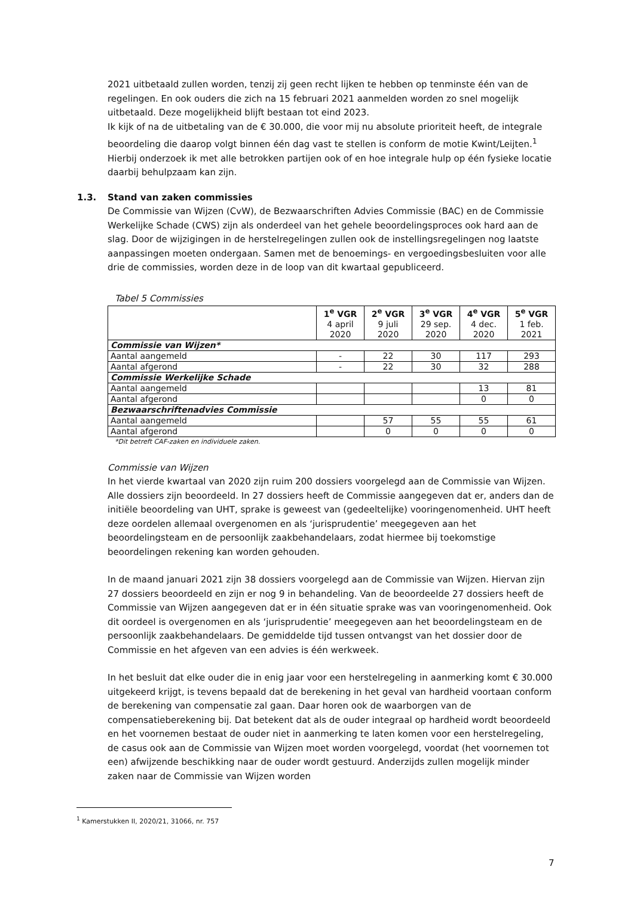2021 uitbetaald zullen worden, tenzij zij geen recht lijken te hebben op tenminste één van de regelingen. En ook ouders die zich na 15 februari 2021 aanmelden worden zo snel mogelijk uitbetaald. Deze mogelijkheid blijft bestaan tot eind 2023.
Ik kijk of na de uitbetaling van de € 30.000, die voor mij nu absolute prioriteit heeft, de integrale beoordeling die daarop volgt binnen één dag vast te stellen is conform de motie Kwint/Leijten.<sup>1</sup> Hierbij onderzoek ik met alle betrokken partijen ook of en hoe integrale hulp op één fysieke locatie daarbij behulpzaam kan zijn.
1.3. Stand van zaken commissies
De Commissie van Wijzen (CvW), de Bezwaarschriften Advies Commissie (BAC) en de Commissie Werkelijke Schade (CWS) zijn als onderdeel van het gehele beoordelingsproces ook hard aan de slag. Door de wijzigingen in de herstelregelingen zullen ook de instellingsregelingen nog laatste aanpassingen moeten ondergaan. Samen met de benoemings- en vergoedingsbesluiten voor alle drie de commissies, worden deze in de loop van dit kwartaal gepubliceerd.
Tabel 5 Commissies
| | 1<sup>e</sup> VGR 4 april 2020 | 2<sup>e</sup> VGR 9 juli 2020 | 3<sup>e</sup> VGR 29 sep. 2020 | 4<sup>e</sup> VGR 4 dec. 2020 | 5<sup>e</sup> VGR 1 feb. 2021 |
| --- | --- | --- | --- | --- | --- |
| Commissie van Wijzen* | | | | | |
| Aantal aangemeld | - | 22 | 30 | 117 | 293 |
| Aantal afgerond | - | 22 | 30 | 32 | 288 |
| Commissie Werkelijke Schade | | | | | |
| Aantal aangemeld | | | | 13 | 81 |
| Aantal afgerond | | | | 0 | 0 |
| Bezwaarschriftenadvies Commissie | | | | | |
| Aantal aangemeld | | 57 | 55 | 55 | 61 |
| Aantal afgerond | | 0 | 0 | 0 | 0 |
*Dit betreft CAF-zaken en individuele zaken.
Commissie van Wijzen
In het vierde kwartaal van 2020 zijn ruim 200 dossiers voorgelegd aan de Commissie van Wijzen. Alle dossiers zijn beoordeeld. In 27 dossiers heeft de Commissie aangegeven dat er, anders dan de initiële beoordeling van UHT, sprake is geweest van (gedeeltelijke) vooringenomenheid. UHT heeft deze oordelen allemaal overgenomen en als ‘jurisprudentie’ meegegeven aan het beoordelingsteam en de persoonlijk zaakbehandelaars, zodat hiermee bij toekomstige beoordelingen rekening kan worden gehouden.
In de maand januari 2021 zijn 38 dossiers voorgelegd aan de Commissie van Wijzen. Hiervan zijn 27 dossiers beoordeeld en zijn er nog 9 in behandeling. Van de beoordeelde 27 dossiers heeft de Commissie van Wijzen aangegeven dat er in één situatie sprake was van vooringenomenheid. Ook dit oordeel is overgenomen en als ‘jurisprudentie’ meegegeven aan het beoordelingsteam en de persoonlijk zaakbehandelaars. De gemiddelde tijd tussen ontvangst van het dossier door de Commissie en het afgeven van een advies is één werkweek.
In het besluit dat elke ouder die in enig jaar voor een herstelregeling in aanmerking komt € 30.000 uitgekeerd krijgt, is tevens bepaald dat de berekening in het geval van hardheid voortaan conform de berekening van compensatie zal gaan. Daar horen ook de waarborgen van de compensatieberekening bij. Dat betekent dat als de ouder integraal op hardheid wordt beoordeeld en het voornemen bestaat de ouder niet in aanmerking te laten komen voor een herstelregeling, de casus ook aan de Commissie van Wijzen moet worden voorgelegd, voordat (het voornemen tot een) afwijzende beschikking naar de ouder wordt gestuurd. Anderzijds zullen mogelijk minder zaken naar de Commissie van Wijzen worden
<sup>1</sup> Kamerstukken II, 2020/21, 31066, nr. 757
7